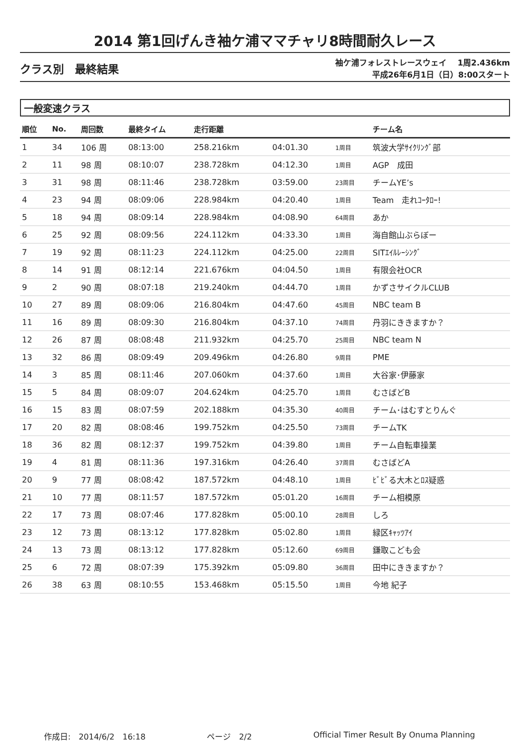2014 第1回げんき袖ケ浦ママチャリ8時間耐久レース
クラス別　最終結果
袖ケ浦フォレストレースウェイ　 1周2.436km
平成26年6月1日（日）8:00スタート
一般変速クラス
| 順位 | No. | 周回数 | 最終タイム | 走行距離 | | | チーム名 |
| --- | --- | --- | --- | --- | --- | --- | --- |
| 1 | 34 | 106 周 | 08:13:00 | 258.216km | 04:01.30 | 1周目 | 筑波大学ｻｲｸﾘﾝｸﾞ部 |
| 2 | 11 | 98 周 | 08:10:07 | 238.728km | 04:12.30 | 1周目 | AGP 成田 |
| 3 | 31 | 98 周 | 08:11:46 | 238.728km | 03:59.00 | 23周目 | チームYE’s |
| 4 | 23 | 94 周 | 08:09:06 | 228.984km | 04:20.40 | 1周目 | Team 走れｺｰﾀﾛｰ! |
| 5 | 18 | 94 周 | 08:09:14 | 228.984km | 04:08.90 | 64周目 | あか |
| 6 | 25 | 92 周 | 08:09:56 | 224.112km | 04:33.30 | 1周目 | 海自館山ぶらぼー |
| 7 | 19 | 92 周 | 08:11:23 | 224.112km | 04:25.00 | 22周目 | SITｴｲﾙﾚｰｼﾝｸﾞ |
| 8 | 14 | 91 周 | 08:12:14 | 221.676km | 04:04.50 | 1周目 | 有限会社OCR |
| 9 | 2 | 90 周 | 08:07:18 | 219.240km | 04:44.70 | 1周目 | かずさサイクルCLUB |
| 10 | 27 | 89 周 | 08:09:06 | 216.804km | 04:47.60 | 45周目 | NBC team B |
| 11 | 16 | 89 周 | 08:09:30 | 216.804km | 04:37.10 | 74周目 | 丹羽にききますか？ |
| 12 | 26 | 87 周 | 08:08:48 | 211.932km | 04:25.70 | 25周目 | NBC team N |
| 13 | 32 | 86 周 | 08:09:49 | 209.496km | 04:26.80 | 9周目 | PME |
| 14 | 3 | 85 周 | 08:11:46 | 207.060km | 04:37.60 | 1周目 | 大谷家･伊藤家 |
| 15 | 5 | 84 周 | 08:09:07 | 204.624km | 04:25.70 | 1周目 | むさばどB |
| 16 | 15 | 83 周 | 08:07:59 | 202.188km | 04:35.30 | 40周目 | チーム･はむすとりんぐ |
| 17 | 20 | 82 周 | 08:08:46 | 199.752km | 04:25.50 | 73周目 | チームTK |
| 18 | 36 | 82 周 | 08:12:37 | 199.752km | 04:39.80 | 1周目 | チーム自転車操業 |
| 19 | 4 | 81 周 | 08:11:36 | 197.316km | 04:26.40 | 37周目 | むさばどA |
| 20 | 9 | 77 周 | 08:08:42 | 187.572km | 04:48.10 | 1周目 | ﾋﾞﾋﾞる大木とﾛｽ疑惑 |
| 21 | 10 | 77 周 | 08:11:57 | 187.572km | 05:01.20 | 16周目 | チーム相模原 |
| 22 | 17 | 73 周 | 08:07:46 | 177.828km | 05:00.10 | 28周目 | しろ |
| 23 | 12 | 73 周 | 08:13:12 | 177.828km | 05:02.80 | 1周目 | 緑区ｷｬｯﾂｱｲ |
| 24 | 13 | 73 周 | 08:13:12 | 177.828km | 05:12.60 | 69周目 | 鎌取こども会 |
| 25 | 6 | 72 周 | 08:07:39 | 175.392km | 05:09.80 | 36周目 | 田中にききますか？ |
| 26 | 38 | 63 周 | 08:10:55 | 153.468km | 05:15.50 | 1周目 | 今地 紀子 |
作成日:　2014/6/2　16:18 ページ　2/2 Official Timer Result By Onuma Planning